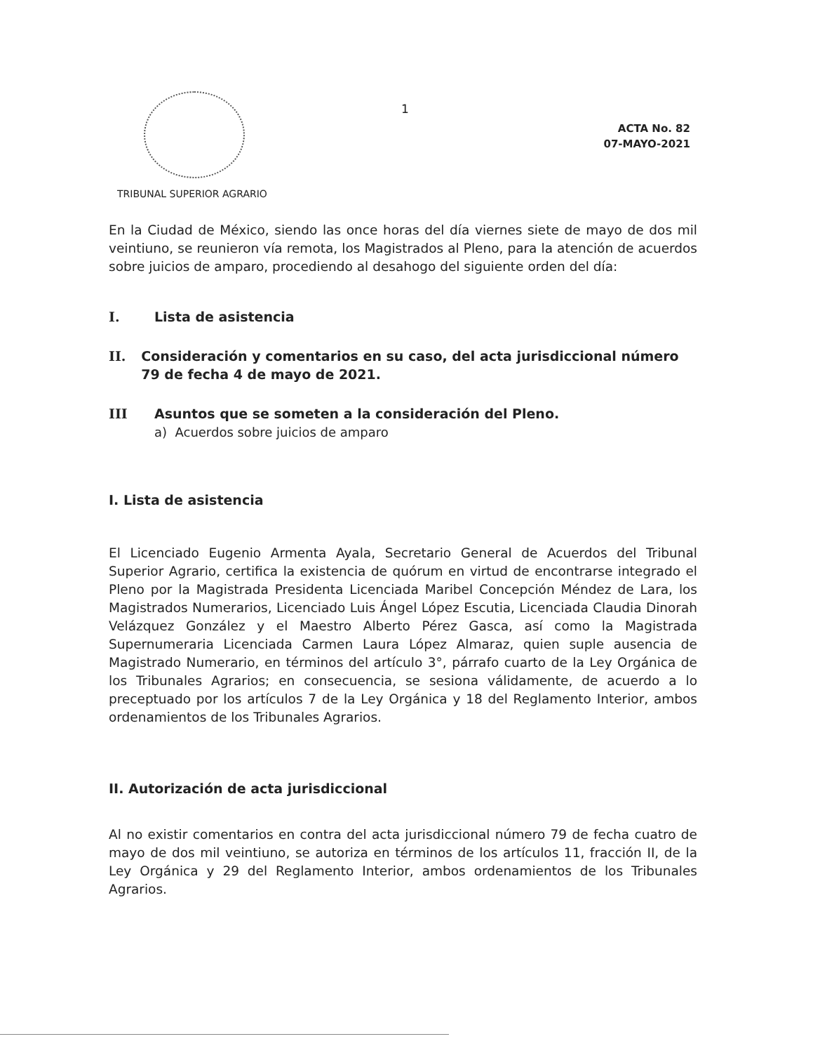1
ACTA No. 82
07-MAYO-2021
TRIBUNAL SUPERIOR AGRARIO
En la Ciudad de México, siendo las once horas del día viernes siete de mayo de dos mil veintiuno, se reunieron vía remota, los Magistrados al Pleno, para la atención de acuerdos sobre juicios de amparo, procediendo al desahogo del siguiente orden del día:
I. Lista de asistencia
II. Consideración y comentarios en su caso, del acta jurisdiccional número 79 de fecha 4 de mayo de 2021.
III Asuntos que se someten a la consideración del Pleno.
a) Acuerdos sobre juicios de amparo
I. Lista de asistencia
El Licenciado Eugenio Armenta Ayala, Secretario General de Acuerdos del Tribunal Superior Agrario, certifica la existencia de quórum en virtud de encontrarse integrado el Pleno por la Magistrada Presidenta Licenciada Maribel Concepción Méndez de Lara, los Magistrados Numerarios, Licenciado Luis Ángel López Escutia, Licenciada Claudia Dinorah Velázquez González y el Maestro Alberto Pérez Gasca, así como la Magistrada Supernumeraria Licenciada Carmen Laura López Almaraz, quien suple ausencia de Magistrado Numerario, en términos del artículo 3°, párrafo cuarto de la Ley Orgánica de los Tribunales Agrarios; en consecuencia, se sesiona válidamente, de acuerdo a lo preceptuado por los artículos 7 de la Ley Orgánica y 18 del Reglamento Interior, ambos ordenamientos de los Tribunales Agrarios.
II. Autorización de acta jurisdiccional
Al no existir comentarios en contra del acta jurisdiccional número 79 de fecha cuatro de mayo de dos mil veintiuno, se autoriza en términos de los artículos 11, fracción II, de la Ley Orgánica y 29 del Reglamento Interior, ambos ordenamientos de los Tribunales Agrarios.